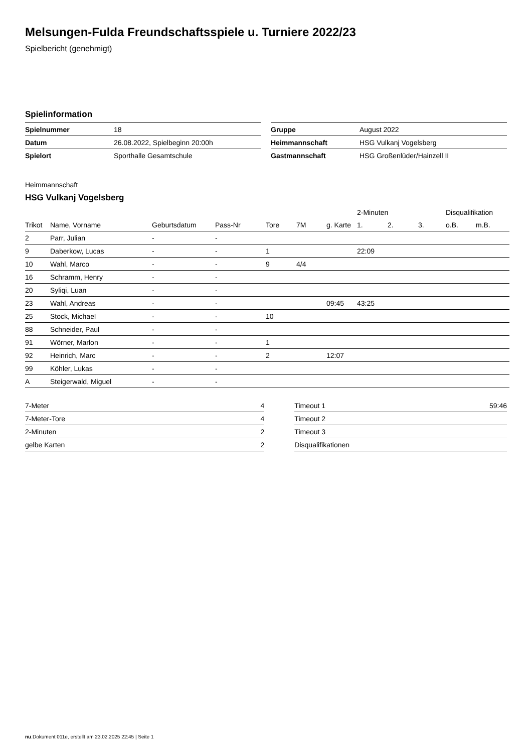Melsungen-Fulda Freundschaftsspiele u. Turniere 2022/23
Spielbericht (genehmigt)
Spielinformation
| Spielnummer | 18 |
| Datum | 26.08.2022, Spielbeginn 20:00h |
| Spielort | Sporthalle Gesamtschule |
| Gruppe | August 2022 |
| Heimmannschaft | HSG Vulkanj Vogelsberg |
| Gastmannschaft | HSG Großenlüder/Hainzell II |
Heimmannschaft
HSG Vulkanj Vogelsberg
| | | | | | | | 2-Minuten | | | Disqualifikation | |
| --- | --- | --- | --- | --- | --- | --- | --- | --- | --- | --- | --- |
| Trikot | Name, Vorname | Geburtsdatum | Pass-Nr | Tore | 7M | g. Karte | 1. | 2. | 3. | o.B. | m.B. |
| 2 | Parr, Julian | - | - | | | | | | | | |
| 9 | Daberkow, Lucas | - | - | 1 | | | 22:09 | | | | |
| 10 | Wahl, Marco | - | - | 9 | 4/4 | | | | | | |
| 16 | Schramm, Henry | - | - | | | | | | | | |
| 20 | Syliqi, Luan | - | - | | | | | | | | |
| 23 | Wahl, Andreas | - | - | | | 09:45 | 43:25 | | | | |
| 25 | Stock, Michael | - | - | 10 | | | | | | | |
| 88 | Schneider, Paul | - | - | | | | | | | | |
| 91 | Wörner, Marlon | - | - | 1 | | | | | | | |
| 92 | Heinrich, Marc | - | - | 2 | | 12:07 | | | | | |
| 99 | Köhler, Lukas | - | - | | | | | | | | |
| A | Steigerwald, Miguel | - | - | | | | | | | | |
| 7-Meter | 4 |
| 7-Meter-Tore | 4 |
| 2-Minuten | 2 |
| gelbe Karten | 2 |
| Timeout 1 | 59:46 |
| Timeout 2 | |
| Timeout 3 | |
| Disqualifikationen | |
nu.Dokument 011e, erstellt am 23.02.2025 22:45 | Seite 1